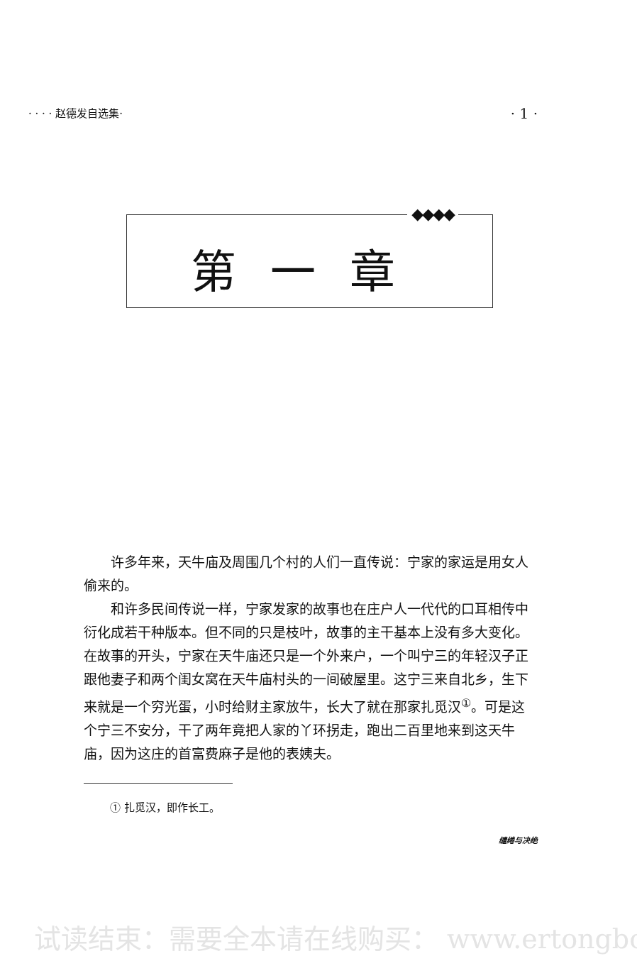· · · · 赵德发自选集· · 1 ·
◆◆◆◆
第一章
许多年来，天牛庙及周围几个村的人们一直传说：宁家的家运是用女人偷来的。
和许多民间传说一样，宁家发家的故事也在庄户人一代代的口耳相传中衍化成若干种版本。但不同的只是枝叶，故事的主干基本上没有多大变化。在故事的开头，宁家在天牛庙还只是一个外来户，一个叫宁三的年轻汉子正跟他妻子和两个闺女窝在天牛庙村头的一间破屋里。这宁三来自北乡，生下来就是一个穷光蛋，小时给财主家放牛，长大了就在那家扎觅汉<sup>①</sup>。可是这个宁三不安分，干了两年竟把人家的丫环拐走，跑出二百里地来到这天牛庙，因为这庄的首富费麻子是他的表姨夫。
① 扎觅汉，即作长工。
缱绻与决绝
试读结束：需要全本请在线购买： www.ertongbo